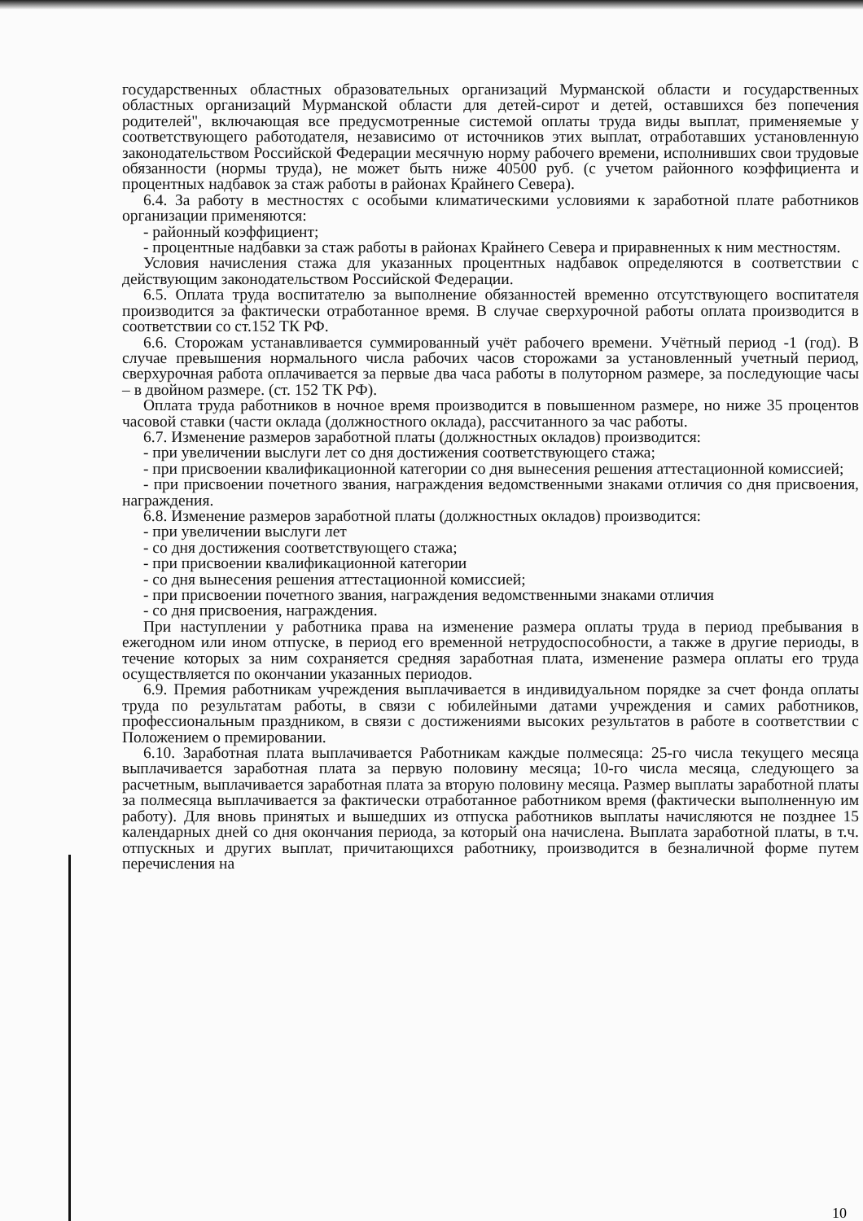государственных областных образовательных организаций Мурманской области и государственных областных организаций Мурманской области для детей-сирот и детей, оставшихся без попечения родителей", включающая все предусмотренные системой оплаты труда виды выплат, применяемые у соответствующего работодателя, независимо от источников этих выплат, отработавших установленную законодательством Российской Федерации месячную норму рабочего времени, исполнивших свои трудовые обязанности (нормы труда), не может быть ниже 40500 руб. (с учетом районного коэффициента и процентных надбавок за стаж работы в районах Крайнего Севера).
6.4. За работу в местностях с особыми климатическими условиями к заработной плате работников организации применяются:
- районный коэффициент;
- процентные надбавки за стаж работы в районах Крайнего Севера и приравненных к ним местностям.
Условия начисления стажа для указанных процентных надбавок определяются в соответствии с действующим законодательством Российской Федерации.
6.5. Оплата труда воспитателю за выполнение обязанностей временно отсутствующего воспитателя производится за фактически отработанное время. В случае сверхурочной работы оплата производится в соответствии со ст.152 ТК РФ.
6.6. Сторожам устанавливается суммированный учёт рабочего времени. Учётный период -1 (год). В случае превышения нормального числа рабочих часов сторожами за установленный учетный период, сверхурочная работа оплачивается за первые два часа работы в полуторном размере, за последующие часы – в двойном размере. (ст. 152 ТК РФ).
Оплата труда работников в ночное время производится в повышенном размере, но ниже 35 процентов часовой ставки (части оклада (должностного оклада), рассчитанного за час работы.
6.7. Изменение размеров заработной платы (должностных окладов) производится:
- при увеличении выслуги лет со дня достижения соответствующего стажа;
- при присвоении квалификационной категории со дня вынесения решения аттестационной комиссией;
- при присвоении почетного звания, награждения ведомственными знаками отличия со дня присвоения, награждения.
6.8. Изменение размеров заработной платы (должностных окладов) производится:
- при увеличении выслуги лет
- со дня достижения соответствующего стажа;
- при присвоении квалификационной категории
- со дня вынесения решения аттестационной комиссией;
- при присвоении почетного звания, награждения ведомственными знаками отличия
- со дня присвоения, награждения.
При наступлении у работника права на изменение размера оплаты труда в период пребывания в ежегодном или ином отпуске, в период его временной нетрудоспособности, а также в другие периоды, в течение которых за ним сохраняется средняя заработная плата, изменение размера оплаты его труда осуществляется по окончании указанных периодов.
6.9. Премия работникам учреждения выплачивается в индивидуальном порядке за счет фонда оплаты труда по результатам работы, в связи с юбилейными датами учреждения и самих работников, профессиональным праздником, в связи с достижениями высоких результатов в работе в соответствии с Положением о премировании.
6.10. Заработная плата выплачивается Работникам каждые полмесяца: 25-го числа текущего месяца выплачивается заработная плата за первую половину месяца; 10-го числа месяца, следующего за расчетным, выплачивается заработная плата за вторую половину месяца. Размер выплаты заработной платы за полмесяца выплачивается за фактически отработанное работником время (фактически выполненную им работу). Для вновь принятых и вышедших из отпуска работников выплаты начисляются не позднее 15 календарных дней со дня окончания периода, за который она начислена. Выплата заработной платы, в т.ч. отпускных и других выплат, причитающихся работнику, производится в безналичной форме путем перечисления на
10